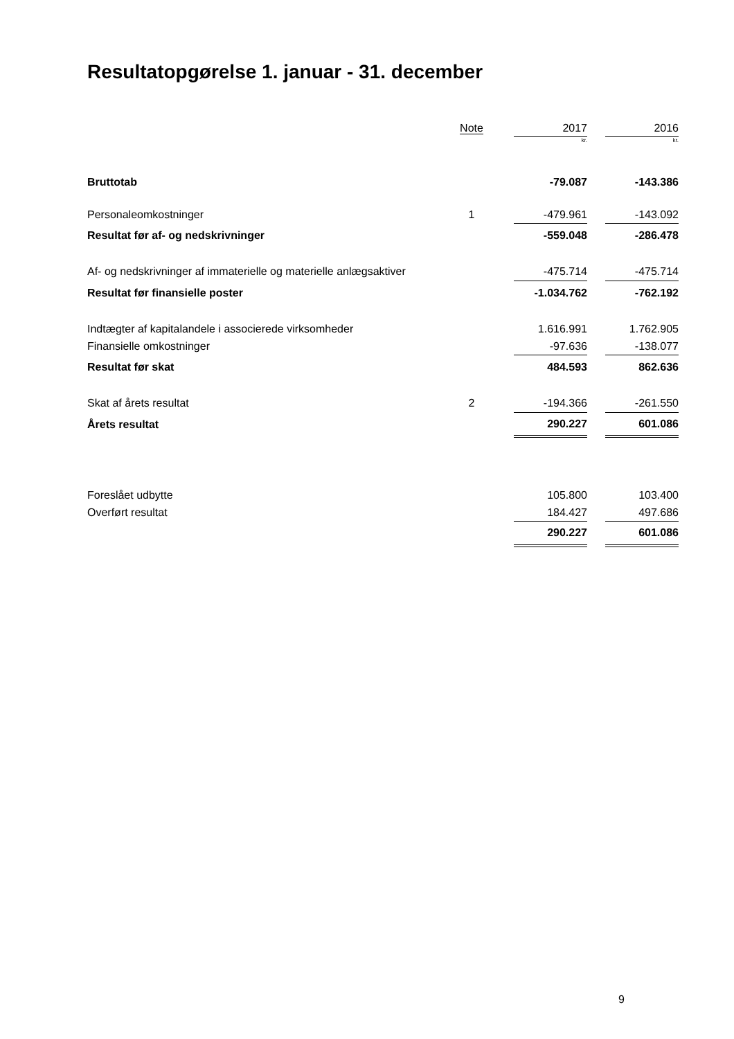Resultatopgørelse 1. januar - 31. december
| | Note | | 2017 | | 2016 |
| --- | --- | --- | --- | --- | --- |
| | | | kr. | | kr. |
| Bruttotab | | | -79.087 | | -143.386 |
| Personaleomkostninger | 1 | | -479.961 | | -143.092 |
| Resultat før af- og nedskrivninger | | | -559.048 | | -286.478 |
| Af- og nedskrivninger af immaterielle og materielle anlægsaktiver | | | -475.714 | | -475.714 |
| Resultat før finansielle poster | | | -1.034.762 | | -762.192 |
| Indtægter af kapitalandele i associerede virksomheder | | | 1.616.991 | | 1.762.905 |
| Finansielle omkostninger | | | -97.636 | | -138.077 |
| Resultat før skat | | | 484.593 | | 862.636 |
| Skat af årets resultat | 2 | | -194.366 | | -261.550 |
| Årets resultat | | | 290.227 | | 601.086 |
| Foreslået udbytte | | | 105.800 | | 103.400 |
| Overført resultat | | | 184.427 | | 497.686 |
| | | | 290.227 | | 601.086 |
9